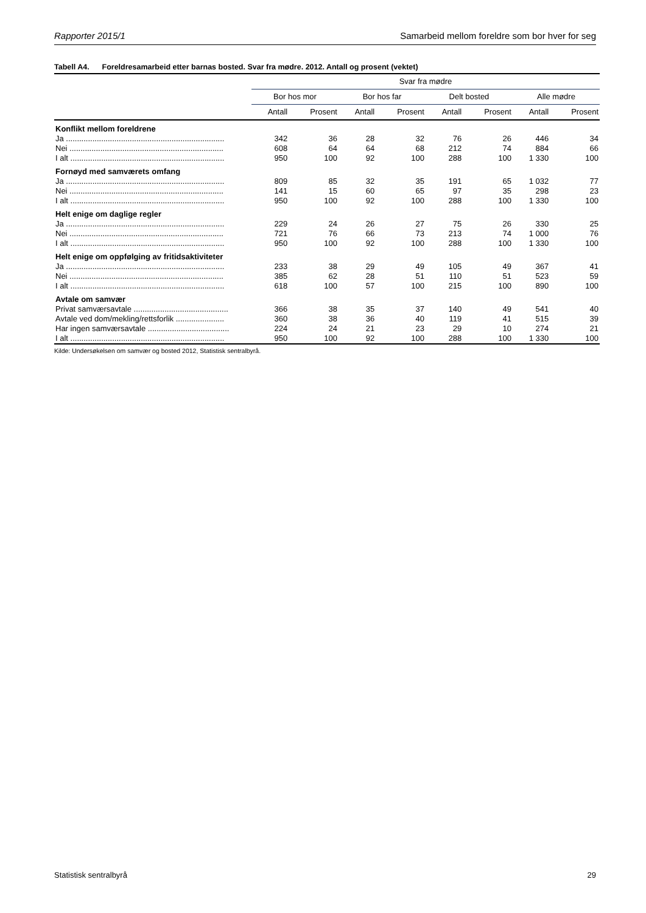Rapporter 2015/1 Samarbeid mellom foreldre som bor hver for seg
Tabell A4. Foreldresamarbeid etter barnas bosted. Svar fra mødre. 2012. Antall og prosent (vektet)
| | Svar fra mødre | | | | | | | |
| --- | --- | --- | --- | --- | --- | --- | --- | --- |
| | Bor hos mor | | Bor hos far | | Delt bosted | | Alle mødre | |
| | Antall | Prosent | Antall | Prosent | Antall | Prosent | Antall | Prosent |
| Konflikt mellom foreldrene | | | | | | | | |
| Ja ........................................................................ | 342 | 36 | 28 | 32 | 76 | 26 | 446 | 34 |
| Nei ...................................................................... | 608 | 64 | 64 | 68 | 212 | 74 | 884 | 66 |
| I alt ...................................................................... | 950 | 100 | 92 | 100 | 288 | 100 | 1 330 | 100 |
| Fornøyd med samværets omfang | | | | | | | | |
| Ja ........................................................................ | 809 | 85 | 32 | 35 | 191 | 65 | 1 032 | 77 |
| Nei ...................................................................... | 141 | 15 | 60 | 65 | 97 | 35 | 298 | 23 |
| I alt ...................................................................... | 950 | 100 | 92 | 100 | 288 | 100 | 1 330 | 100 |
| Helt enige om daglige regler | | | | | | | | |
| Ja ........................................................................ | 229 | 24 | 26 | 27 | 75 | 26 | 330 | 25 |
| Nei ...................................................................... | 721 | 76 | 66 | 73 | 213 | 74 | 1 000 | 76 |
| I alt ...................................................................... | 950 | 100 | 92 | 100 | 288 | 100 | 1 330 | 100 |
| Helt enige om oppfølging av fritidsaktiviteter | | | | | | | | |
| Ja ........................................................................ | 233 | 38 | 29 | 49 | 105 | 49 | 367 | 41 |
| Nei ...................................................................... | 385 | 62 | 28 | 51 | 110 | 51 | 523 | 59 |
| I alt ...................................................................... | 618 | 100 | 57 | 100 | 215 | 100 | 890 | 100 |
| Avtale om samvær | | | | | | | | |
| Privat samværsavtale ........................................... | 366 | 38 | 35 | 37 | 140 | 49 | 541 | 40 |
| Avtale ved dom/mekling/rettsforlik ...................... | 360 | 38 | 36 | 40 | 119 | 41 | 515 | 39 |
| Har ingen samværsavtale ..................................... | 224 | 24 | 21 | 23 | 29 | 10 | 274 | 21 |
| I alt ...................................................................... | 950 | 100 | 92 | 100 | 288 | 100 | 1 330 | 100 |
Kilde: Undersøkelsen om samvær og bosted 2012, Statistisk sentralbyrå.
Statistisk sentralbyrå 29